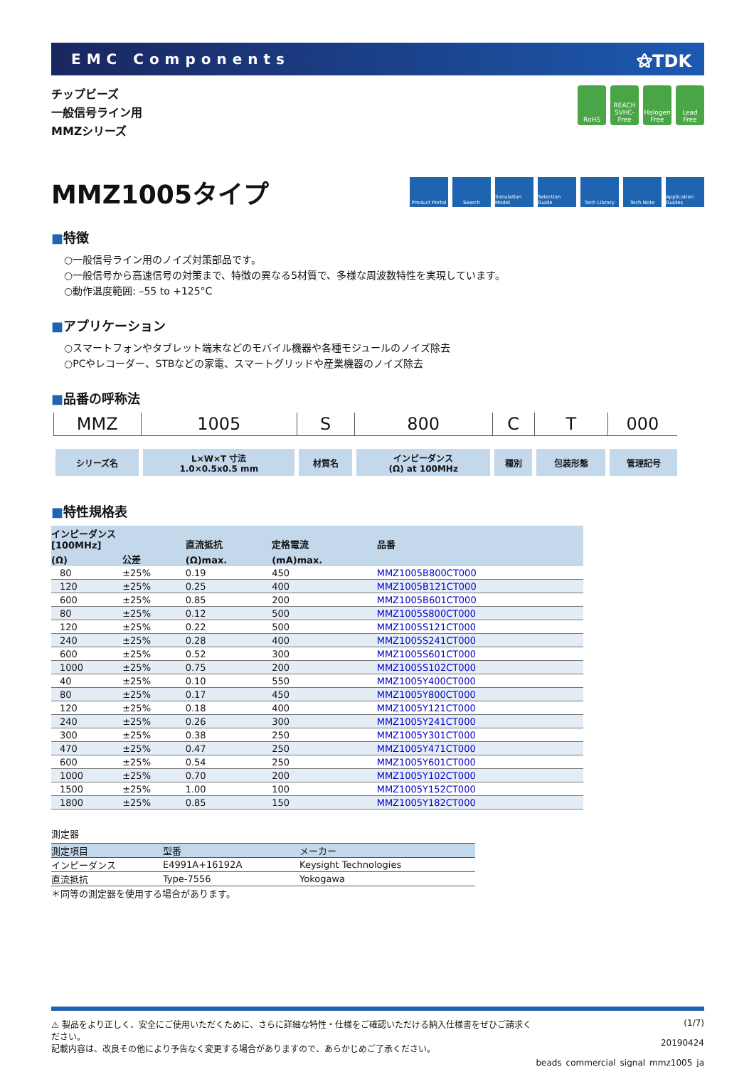EMC Components
⚝TDK
チップビーズ
一般信号ライン用
MMZシリーズ
RoHS REACH SVHC-Free
Halogen Free
Lead Free
MMZ1005タイプ
Product Portal
Search Simulation Model
Selection Guide
Tech Library Tech Note Application Guides
■特徴
○一般信号ライン用のノイズ対策部品です。
○一般信号から高速信号の対策まで、特徴の異なる5材質で、多様な周波数特性を実現しています。
○動作温度範囲: –55 to +125°C
■アプリケーション
○スマートフォンやタブレット端末などのモバイル機器や各種モジュールのノイズ除去
○PCやレコーダー、STBなどの家電、スマートグリッドや産業機器のノイズ除去
■品番の呼称法
| MMZ | 1005 | S | 800 | C | T | 000 |
| シリーズ名 | L×W×T 寸法 1.0×0.5x0.5 mm | 材質名 | インピーダンス (Ω) at 100MHz | 種別 | 包装形態 | 管理記号 |
■特性規格表
| インピーダンス [100MHz] | | 直流抵抗 | 定格電流 | 品番 |
| --- | --- | --- | --- | --- |
| (Ω) | 公差 | (Ω)max. | (mA)max. | |
| 80 | ±25% | 0.19 | 450 | MMZ1005B800CT000 |
| 120 | ±25% | 0.25 | 400 | MMZ1005B121CT000 |
| 600 | ±25% | 0.85 | 200 | MMZ1005B601CT000 |
| 80 | ±25% | 0.12 | 500 | MMZ1005S800CT000 |
| 120 | ±25% | 0.22 | 500 | MMZ1005S121CT000 |
| 240 | ±25% | 0.28 | 400 | MMZ1005S241CT000 |
| 600 | ±25% | 0.52 | 300 | MMZ1005S601CT000 |
| 1000 | ±25% | 0.75 | 200 | MMZ1005S102CT000 |
| 40 | ±25% | 0.10 | 550 | MMZ1005Y400CT000 |
| 80 | ±25% | 0.17 | 450 | MMZ1005Y800CT000 |
| 120 | ±25% | 0.18 | 400 | MMZ1005Y121CT000 |
| 240 | ±25% | 0.26 | 300 | MMZ1005Y241CT000 |
| 300 | ±25% | 0.38 | 250 | MMZ1005Y301CT000 |
| 470 | ±25% | 0.47 | 250 | MMZ1005Y471CT000 |
| 600 | ±25% | 0.54 | 250 | MMZ1005Y601CT000 |
| 1000 | ±25% | 0.70 | 200 | MMZ1005Y102CT000 |
| 1500 | ±25% | 1.00 | 100 | MMZ1005Y152CT000 |
| 1800 | ±25% | 0.85 | 150 | MMZ1005Y182CT000 |
測定器
| 測定項目 | 型番 | メーカー |
| --- | --- | --- |
| インピーダンス | E4991A+16192A | Keysight Technologies |
| 直流抵抗 | Type-7556 | Yokogawa |
＊同等の測定器を使用する場合があります。
⚠ 製品をより正しく、安全にご使用いただくために、さらに詳細な特性・仕様をご確認いただける納入仕様書をぜひご請求ください。
記載内容は、改良その他により予告なく変更する場合がありますので、あらかじめご了承ください。
(1/7)
20190424
beads_commercial_signal_mmz1005_ja